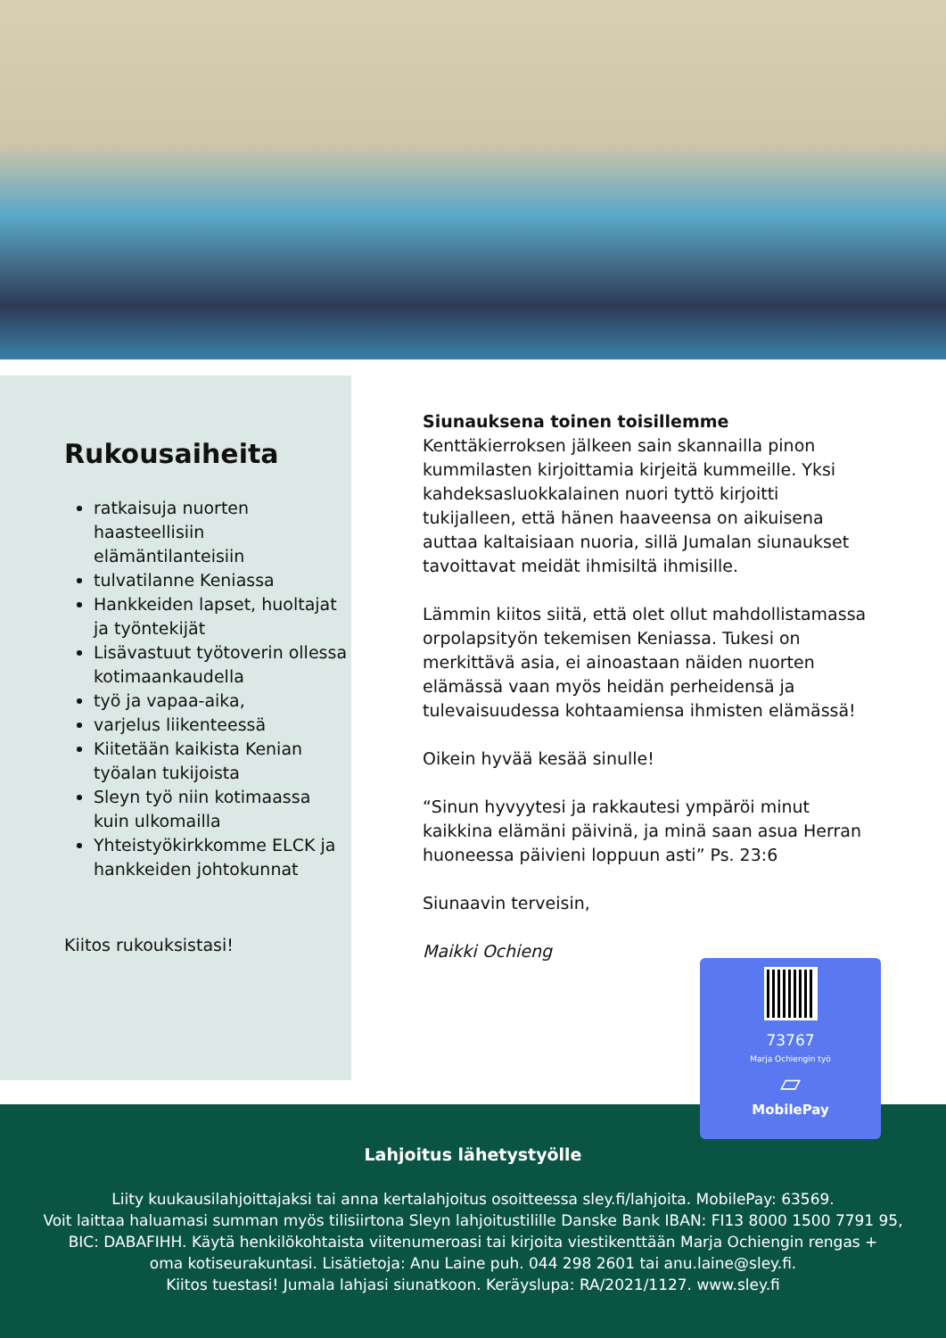Rukousaiheita
ratkaisuja nuorten haasteellisiin elämäntilanteisiin
tulvatilanne Keniassa
Hankkeiden lapset, huoltajat ja työntekijät
Lisävastuut työtoverin ollessa kotimaankaudella
työ ja vapaa-aika,
varjelus liikenteessä
Kiitetään kaikista Kenian työalan tukijoista
Sleyn työ niin kotimaassa kuin ulkomailla
Yhteistyökirkkomme ELCK ja hankkeiden johtokunnat
Kiitos rukouksistasi!
Siunauksena toinen toisillemme
Kenttäkierroksen jälkeen sain skannailla pinon kummilasten kirjoittamia kirjeitä kummeille. Yksi kahdeksasluokkalainen nuori tyttö kirjoitti tukijalleen, että hänen haaveensa on aikuisena auttaa kaltaisiaan nuoria, sillä Jumalan siunaukset tavoittavat meidät ihmisiltä ihmisille.
Lämmin kiitos siitä, että olet ollut mahdollistamassa orpolapsityön tekemisen Keniassa. Tukesi on merkittävä asia, ei ainoastaan näiden nuorten elämässä vaan myös heidän perheidensä ja tulevaisuudessa kohtaamiensa ihmisten elämässä!
Oikein hyvää kesää sinulle!
“Sinun hyvyytesi ja rakkautesi ympäröi minut kaikkina elämäni päivinä, ja minä saan asua Herran huoneessa päivieni loppuun asti” Ps. 23:6
Siunaavin terveisin,
Maikki Ochieng
Lahjoitus lähetystyölle
Liity kuukausilahjoittajaksi tai anna kertalahjoitus osoitteessa sley.fi/lahjoita. MobilePay: 63569.
Voit laittaa haluamasi summan myös tilisiirtona Sleyn lahjoitustilille Danske Bank IBAN: FI13 8000 1500 7791 95,
BIC: DABAFIHH. Käytä henkilökohtaista viitenumeroasi tai kirjoita viestikenttään Marja Ochiengin rengas +
oma kotiseurakuntasi. Lisätietoja: Anu Laine puh. 044 298 2601 tai anu.laine@sley.fi.
Kiitos tuestasi! Jumala lahjasi siunatkoon. Keräyslupa: RA/2021/1127. www.sley.fi
73767
Marja Ochiengin työ
▱
MobilePay